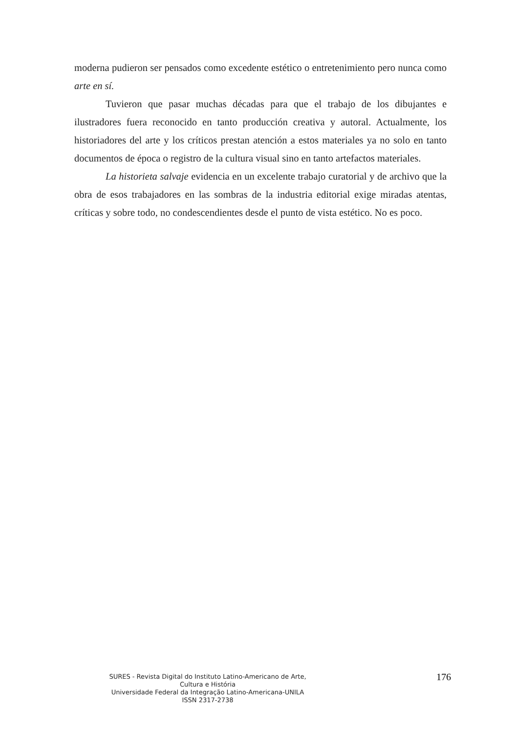moderna pudieron ser pensados como excedente estético o entretenimiento pero nunca como arte en sí.
Tuvieron que pasar muchas décadas para que el trabajo de los dibujantes e ilustradores fuera reconocido en tanto producción creativa y autoral. Actualmente, los historiadores del arte y los críticos prestan atención a estos materiales ya no solo en tanto documentos de época o registro de la cultura visual sino en tanto artefactos materiales.
La historieta salvaje evidencia en un excelente trabajo curatorial y de archivo que la obra de esos trabajadores en las sombras de la industria editorial exige miradas atentas, críticas y sobre todo, no condescendientes desde el punto de vista estético. No es poco.
SURES - Revista Digital do Instituto Latino-Americano de Arte, Cultura e História
Universidade Federal da Integração Latino-Americana-UNILA
ISSN 2317-2738
176